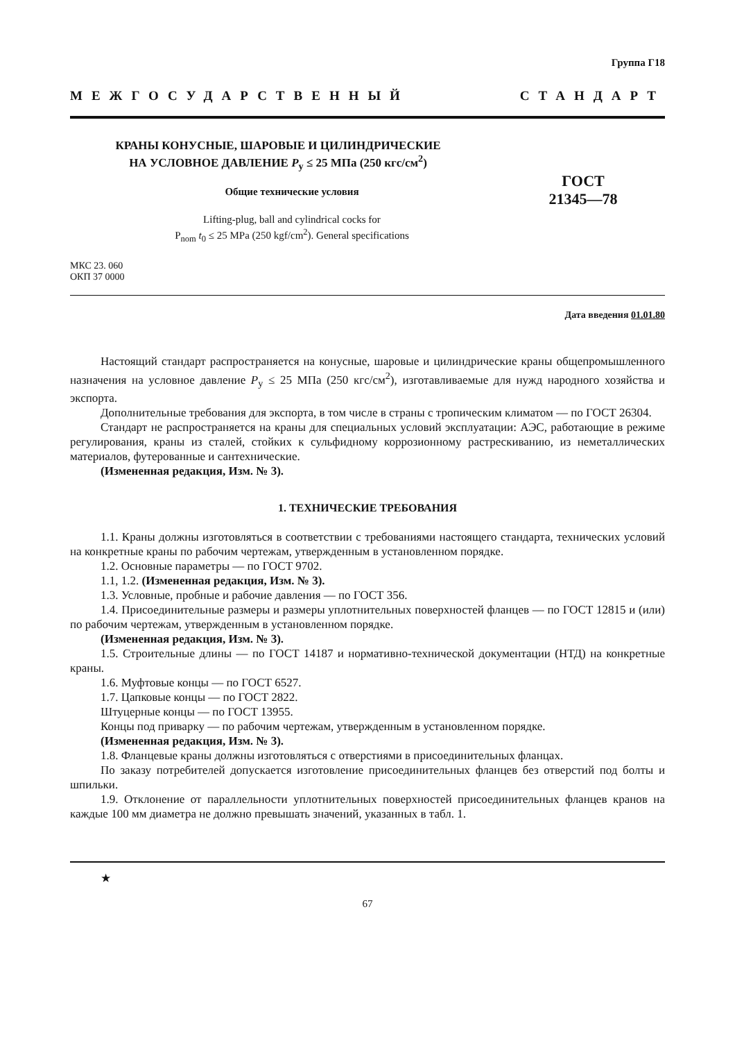Группа Г18
МЕЖГОСУДАРСТВЕННЫЙ СТАНДАРТ
КРАНЫ КОНУСНЫЕ, ШАРОВЫЕ И ЦИЛИНДРИЧЕСКИЕ
НА УСЛОВНОЕ ДАВЛЕНИЕ P<sub>у</sub> ≤ 25 МПа (250 кгс/см<sup>2</sup>)
Общие технические условия
Lifting-plug, ball and cylindrical cocks for
P<sub>nom</sub> t<sub>0</sub> ≤ 25 MPa (250 kgf/cm<sup>2</sup>). General specifications
ГОСТ
21345—78
МКС 23. 060
ОКП 37 0000
Дата введения 01.01.80
Настоящий стандарт распространяется на конусные, шаровые и цилиндрические краны общепромышленного назначения на условное давление P<sub>у</sub> ≤ 25 МПа (250 кгс/см<sup>2</sup>), изготавливаемые для нужд народного хозяйства и экспорта.
Дополнительные требования для экспорта, в том числе в страны с тропическим климатом — по ГОСТ 26304.
Стандарт не распространяется на краны для специальных условий эксплуатации: АЭС, работающие в режиме регулирования, краны из сталей, стойких к сульфидному коррозионному растрескиванию, из неметаллических материалов, футерованные и сантехнические.
(Измененная редакция, Изм. № 3).
1. ТЕХНИЧЕСКИЕ ТРЕБОВАНИЯ
1.1. Краны должны изготовляться в соответствии с требованиями настоящего стандарта, технических условий на конкретные краны по рабочим чертежам, утвержденным в установленном порядке.
1.2. Основные параметры — по ГОСТ 9702.
1.1, 1.2. (Измененная редакция, Изм. № 3).
1.3. Условные, пробные и рабочие давления — по ГОСТ 356.
1.4. Присоединительные размеры и размеры уплотнительных поверхностей фланцев — по ГОСТ 12815 и (или) по рабочим чертежам, утвержденным в установленном порядке.
(Измененная редакция, Изм. № 3).
1.5. Строительные длины — по ГОСТ 14187 и нормативно-технической документации (НТД) на конкретные краны.
1.6. Муфтовые концы — по ГОСТ 6527.
1.7. Цапковые концы — по ГОСТ 2822.
Штуцерные концы — по ГОСТ 13955.
Концы под приварку — по рабочим чертежам, утвержденным в установленном порядке.
(Измененная редакция, Изм. № 3).
1.8. Фланцевые краны должны изготовляться с отверстиями в присоединительных фланцах.
По заказу потребителей допускается изготовление присоединительных фланцев без отверстий под болты и шпильки.
1.9. Отклонение от параллельности уплотнительных поверхностей присоединительных фланцев кранов на каждые 100 мм диаметра не должно превышать значений, указанных в табл. 1.
★
67